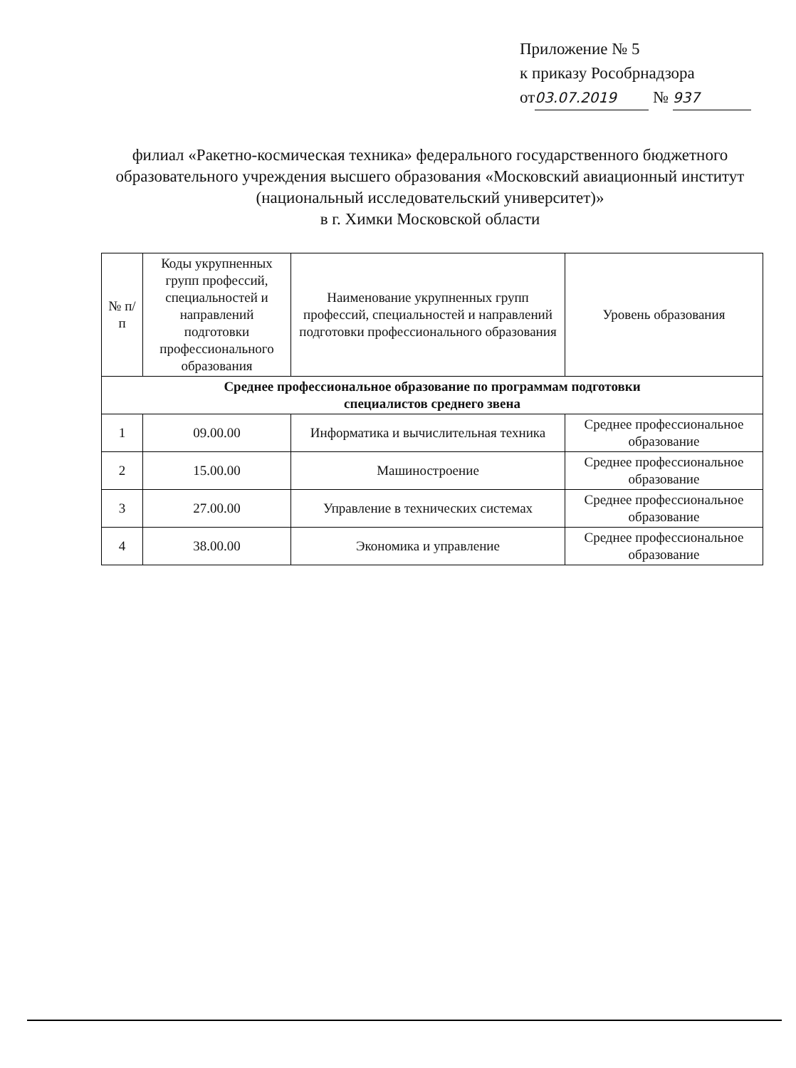Приложение № 5
к приказу Рособрнадзора
от 03.07.2019 № 937
филиал «Ракетно-космическая техника» федерального государственного бюджетного образовательного учреждения высшего образования «Московский авиационный институт (национальный исследовательский университет)»
в г. Химки Московской области
| № п/п | Коды укрупненных групп профессий, специальностей и направлений подготовки профессионального образования | Наименование укрупненных групп профессий, специальностей и направлений подготовки профессионального образования | Уровень образования |
| --- | --- | --- | --- |
| Среднее профессиональное образование по программам подготовки специалистов среднего звена | | | |
| 1 | 09.00.00 | Информатика и вычислительная техника | Среднее профессиональное образование |
| 2 | 15.00.00 | Машиностроение | Среднее профессиональное образование |
| 3 | 27.00.00 | Управление в технических системах | Среднее профессиональное образование |
| 4 | 38.00.00 | Экономика и управление | Среднее профессиональное образование |